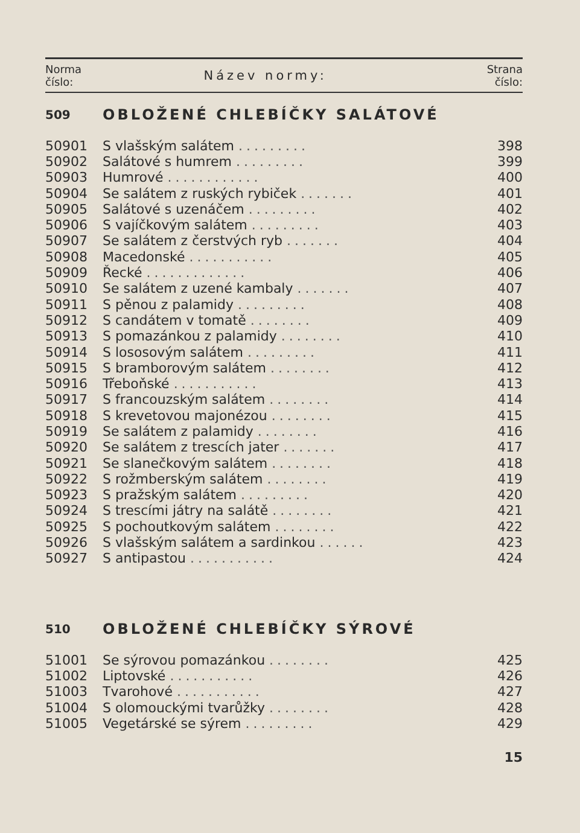| Norma číslo: | Název normy: | Strana číslo: |
| --- | --- | --- |
| 509 | OBLOŽENÉ CHLEBÍČKY SALÁTOVÉ | |
| 50901 | S vlašským salátem ......... | 398 |
| 50902 | Salátové s humrem ......... | 399 |
| 50903 | Humrové ............ | 400 |
| 50904 | Se salátem z ruských rybiček ....... | 401 |
| 50905 | Salátové s uzenáčem ......... | 402 |
| 50906 | S vajíčkovým salátem ......... | 403 |
| 50907 | Se salátem z čerstvých ryb ....... | 404 |
| 50908 | Macedonské ........... | 405 |
| 50909 | Řecké ............. | 406 |
| 50910 | Se salátem z uzené kambaly ....... | 407 |
| 50911 | S pěnou z palamidy ......... | 408 |
| 50912 | S candátem v tomatě ........ | 409 |
| 50913 | S pomazánkou z palamidy ........ | 410 |
| 50914 | S lososovým salátem ......... | 411 |
| 50915 | S bramborovým salátem ........ | 412 |
| 50916 | Třeboňské ........... | 413 |
| 50917 | S francouzským salátem ........ | 414 |
| 50918 | S krevetovou majonézou ........ | 415 |
| 50919 | Se salátem z palamidy ........ | 416 |
| 50920 | Se salátem z trescích jater ....... | 417 |
| 50921 | Se slanečkovým salátem ........ | 418 |
| 50922 | S rožmberským salátem ........ | 419 |
| 50923 | S pražským salátem ......... | 420 |
| 50924 | S trescími játry na salátě ........ | 421 |
| 50925 | S pochoutkovým salátem ........ | 422 |
| 50926 | S vlašským salátem a sardinkou ...... | 423 |
| 50927 | S antipastou ........... | 424 |
| 510 | OBLOŽENÉ CHLEBÍČKY SÝROVÉ | |
| 51001 | Se sýrovou pomazánkou ........ | 425 |
| 51002 | Liptovské ........... | 426 |
| 51003 | Tvarohové ........... | 427 |
| 51004 | S olomouckými tvarůžky ........ | 428 |
| 51005 | Vegetárské se sýrem ......... | 429 |
15